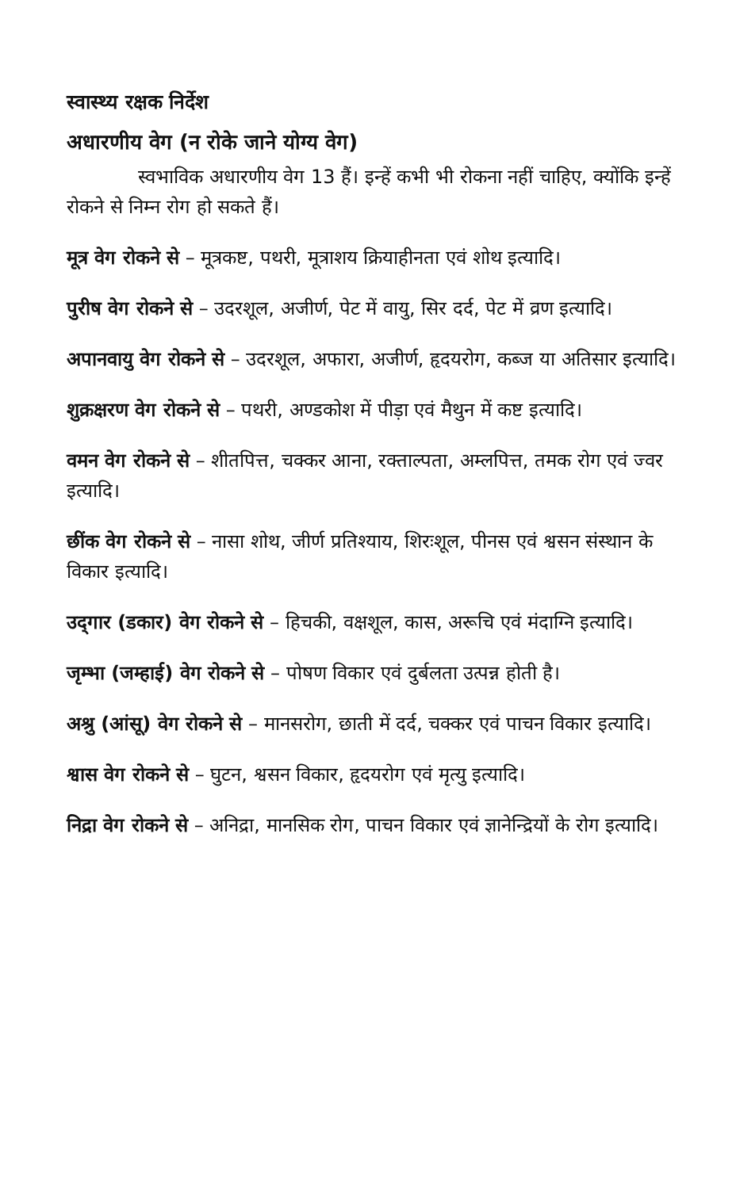स्वास्थ्य रक्षक निर्देश
अधारणीय वेग (न रोके जाने योग्य वेग)
स्वभाविक अधारणीय वेग 13 हैं। इन्हें कभी भी रोकना नहीं चाहिए, क्योंकि इन्हें रोकने से निम्न रोग हो सकते हैं।
मूत्र वेग रोकने से – मूत्रकष्ट, पथरी, मूत्राशय क्रियाहीनता एवं शोथ इत्यादि।
पुरीष वेग रोकने से – उदरशूल, अजीर्ण, पेट में वायु, सिर दर्द, पेट में व्रण इत्यादि।
अपानवायु वेग रोकने से – उदरशूल, अफारा, अजीर्ण, हृदयरोग, कब्ज या अतिसार इत्यादि।
शुक्रक्षरण वेग रोकने से – पथरी, अण्डकोश में पीड़ा एवं मैथुन में कष्ट इत्यादि।
वमन वेग रोकने से – शीतपित्त, चक्कर आना, रक्ताल्पता, अम्लपित्त, तमक रोग एवं ज्वर इत्यादि।
छींक वेग रोकने से – नासा शोथ, जीर्ण प्रतिश्याय, शिरःशूल, पीनस एवं श्वसन संस्थान के विकार इत्यादि।
उद्‌गार (डकार) वेग रोकने से – हिचकी, वक्षशूल, कास, अरूचि एवं मंदाग्नि इत्यादि।
जृम्भा (जम्हाई) वेग रोकने से – पोषण विकार एवं दुर्बलता उत्पन्न होती है।
अश्रु (आंसू) वेग रोकने से – मानसरोग, छाती में दर्द, चक्कर एवं पाचन विकार इत्यादि।
श्वास वेग रोकने से – घुटन, श्वसन विकार, हृदयरोग एवं मृत्यु इत्यादि।
निद्रा वेग रोकने से – अनिद्रा, मानसिक रोग, पाचन विकार एवं ज्ञानेन्द्रियों के रोग इत्यादि।